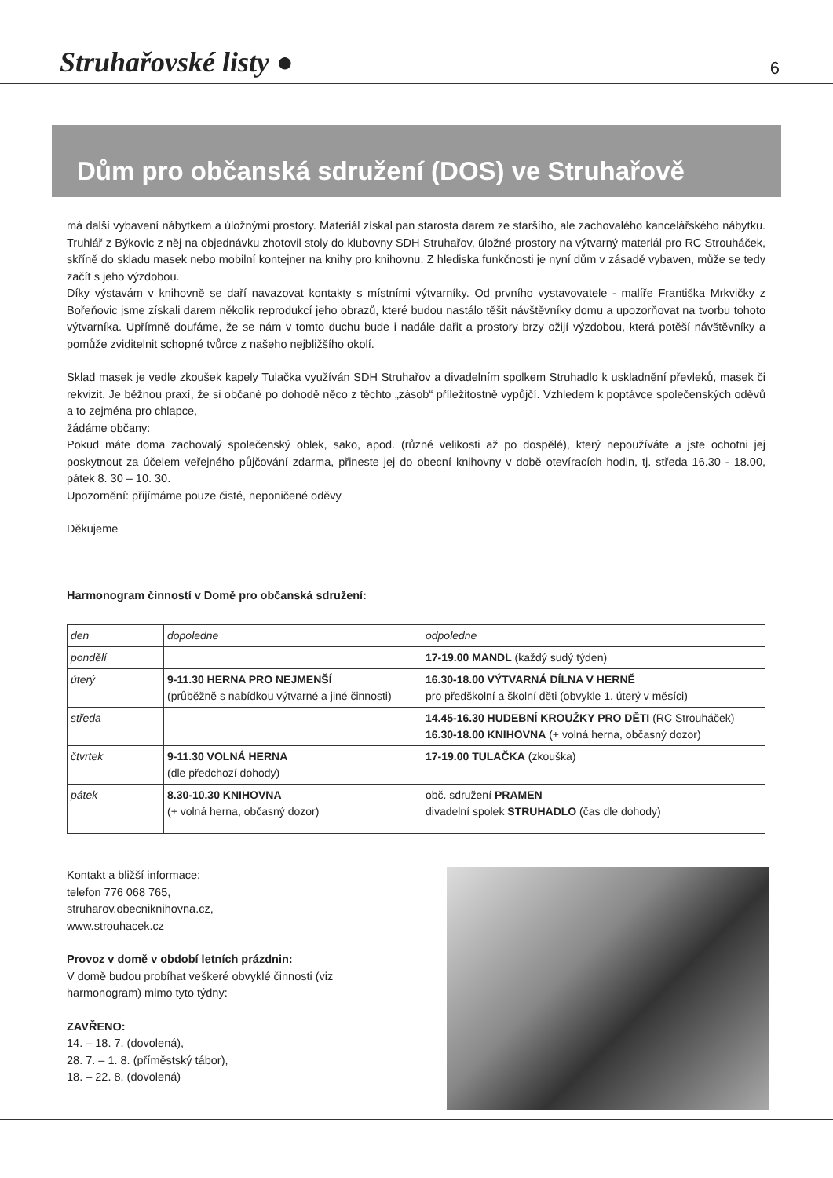Struhařovské listy ●
6
Dům pro občanská sdružení (DOS) ve Struhařově
má další vybavení nábytkem a úložnými prostory. Materiál získal pan starosta darem ze staršího, ale zachovalého kancelářského nábytku. Truhlář z Býkovic z něj na objednávku zhotovil stoly do klubovny SDH Struhařov, úložné prostory na výtvarný materiál pro RC Strouháček, skříně do skladu masek nebo mobilní kontejner na knihy pro knihovnu. Z hlediska funkčnosti je nyní dům v zásadě vybaven, může se tedy začít s jeho výzdobou.
Díky výstavám v knihovně se daří navazovat kontakty s místními výtvarníky. Od prvního vystavovatele - malíře Františka Mrkvičky z Bořeňovic jsme získali darem několik reprodukcí jeho obrazů, které budou nastálo těšit návštěvníky domu a upozorňovat na tvorbu tohoto výtvarníka. Upřímně doufáme, že se nám v tomto duchu bude i nadále dařit a prostory brzy ožijí výzdobou, která potěší návštěvníky a pomůže zviditelnit schopné tvůrce z našeho nejbližšího okolí.
Sklad masek je vedle zkoušek kapely Tulačka využíván SDH Struhařov a divadelním spolkem Struhadlo k uskladnění převleků, masek či rekvizit. Je běžnou praxí, že si občané po dohodě něco z těchto „zásob“ příležitostně vypůjčí. Vzhledem k poptávce společenských oděvů a to zejména pro chlapce,
žádáme občany:
Pokud máte doma zachovalý společenský oblek, sako, apod. (různé velikosti až po dospělé), který nepoužíváte a jste ochotni jej poskytnout za účelem veřejného půjčování zdarma, přineste jej do obecní knihovny v době otevíracích hodin, tj. středa 16.30 - 18.00, pátek 8. 30 – 10. 30.
Upozornění: přijímáme pouze čisté, neponičené oděvy
Děkujeme
Harmonogram činností v Domě pro občanská sdružení:
| den | dopoledne | odpoledne |
| pondělí | | 17-19.00 MANDL (každý sudý týden) |
| úterý | 9-11.30 HERNA PRO NEJMENŠÍ (průběžně s nabídkou výtvarné a jiné činnosti) | 16.30-18.00 VÝTVARNÁ DÍLNA V HERNĚ pro předškolní a školní děti (obvykle 1. úterý v měsíci) |
| středa | | 14.45-16.30 HUDEBNÍ KROUŽKY PRO DĚTI (RC Strouháček) 16.30-18.00 KNIHOVNA (+ volná herna, občasný dozor) |
| čtvrtek | 9-11.30 VOLNÁ HERNA (dle předchozí dohody) | 17-19.00 TULAČKA (zkouška) |
| pátek | 8.30-10.30 KNIHOVNA (+ volná herna, občasný dozor) | obč. sdružení PRAMEN divadelní spolek STRUHADLO (čas dle dohody) |
Kontakt a bližší informace:
telefon 776 068 765,
struharov.obecniknihovna.cz,
www.strouhacek.cz
Provoz v domě v období letních prázdnin:
V domě budou probíhat veškeré obvyklé činnosti (viz harmonogram) mimo tyto týdny:
ZAVŘENO:
14. – 18. 7. (dovolená),
28. 7. – 1. 8. (příměstský tábor),
18. – 22. 8. (dovolená)